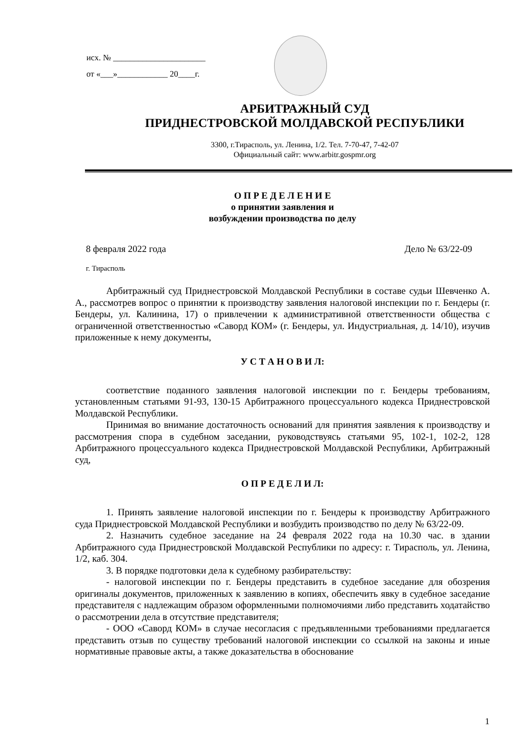исх. № ______________________
от «___»____________ 20____г.
АРБИТРАЖНЫЙ СУД
ПРИДНЕСТРОВСКОЙ МОЛДАВСКОЙ РЕСПУБЛИКИ
3300, г.Тирасполь, ул. Ленина, 1/2. Тел. 7-70-47, 7-42-07
Официальный сайт: www.arbitr.gospmr.org
О П Р Е Д Е Л Е Н И Е
о принятии заявления и
возбуждении производства по делу
8 февраля 2022 года Дело № 63/22-09
г. Тирасполь
Арбитражный суд Приднестровской Молдавской Республики в составе судьи Шевченко А. А., рассмотрев вопрос о принятии к производству заявления налоговой инспекции по г. Бендеры (г. Бендеры, ул. Калинина, 17) о привлечении к административной ответственности общества с ограниченной ответственностью «Саворд КОМ» (г. Бендеры, ул. Индустриальная, д. 14/10), изучив приложенные к нему документы,
У С Т А Н О В И Л:
соответствие поданного заявления налоговой инспекции по г. Бендеры требованиям, установленным статьями 91-93, 130-15 Арбитражного процессуального кодекса Приднестровской Молдавской Республики.
Принимая во внимание достаточность оснований для принятия заявления к производству и рассмотрения спора в судебном заседании, руководствуясь статьями 95, 102-1, 102-2, 128 Арбитражного процессуального кодекса Приднестровской Молдавской Республики, Арбитражный суд,
О П Р Е Д Е Л И Л:
1. Принять заявление налоговой инспекции по г. Бендеры к производству Арбитражного суда Приднестровской Молдавской Республики и возбудить производство по делу № 63/22-09.
2. Назначить судебное заседание на 24 февраля 2022 года на 10.30 час. в здании Арбитражного суда Приднестровской Молдавской Республики по адресу: г. Тирасполь, ул. Ленина, 1/2, каб. 304.
3. В порядке подготовки дела к судебному разбирательству:
- налоговой инспекции по г. Бендеры представить в судебное заседание для обозрения оригиналы документов, приложенных к заявлению в копиях, обеспечить явку в судебное заседание представителя с надлежащим образом оформленными полномочиями либо представить ходатайство о рассмотрении дела в отсутствие представителя;
- ООО «Саворд КОМ» в случае несогласия с предъявленными требованиями предлагается представить отзыв по существу требований налоговой инспекции со ссылкой на законы и иные нормативные правовые акты, а также доказательства в обоснование
1